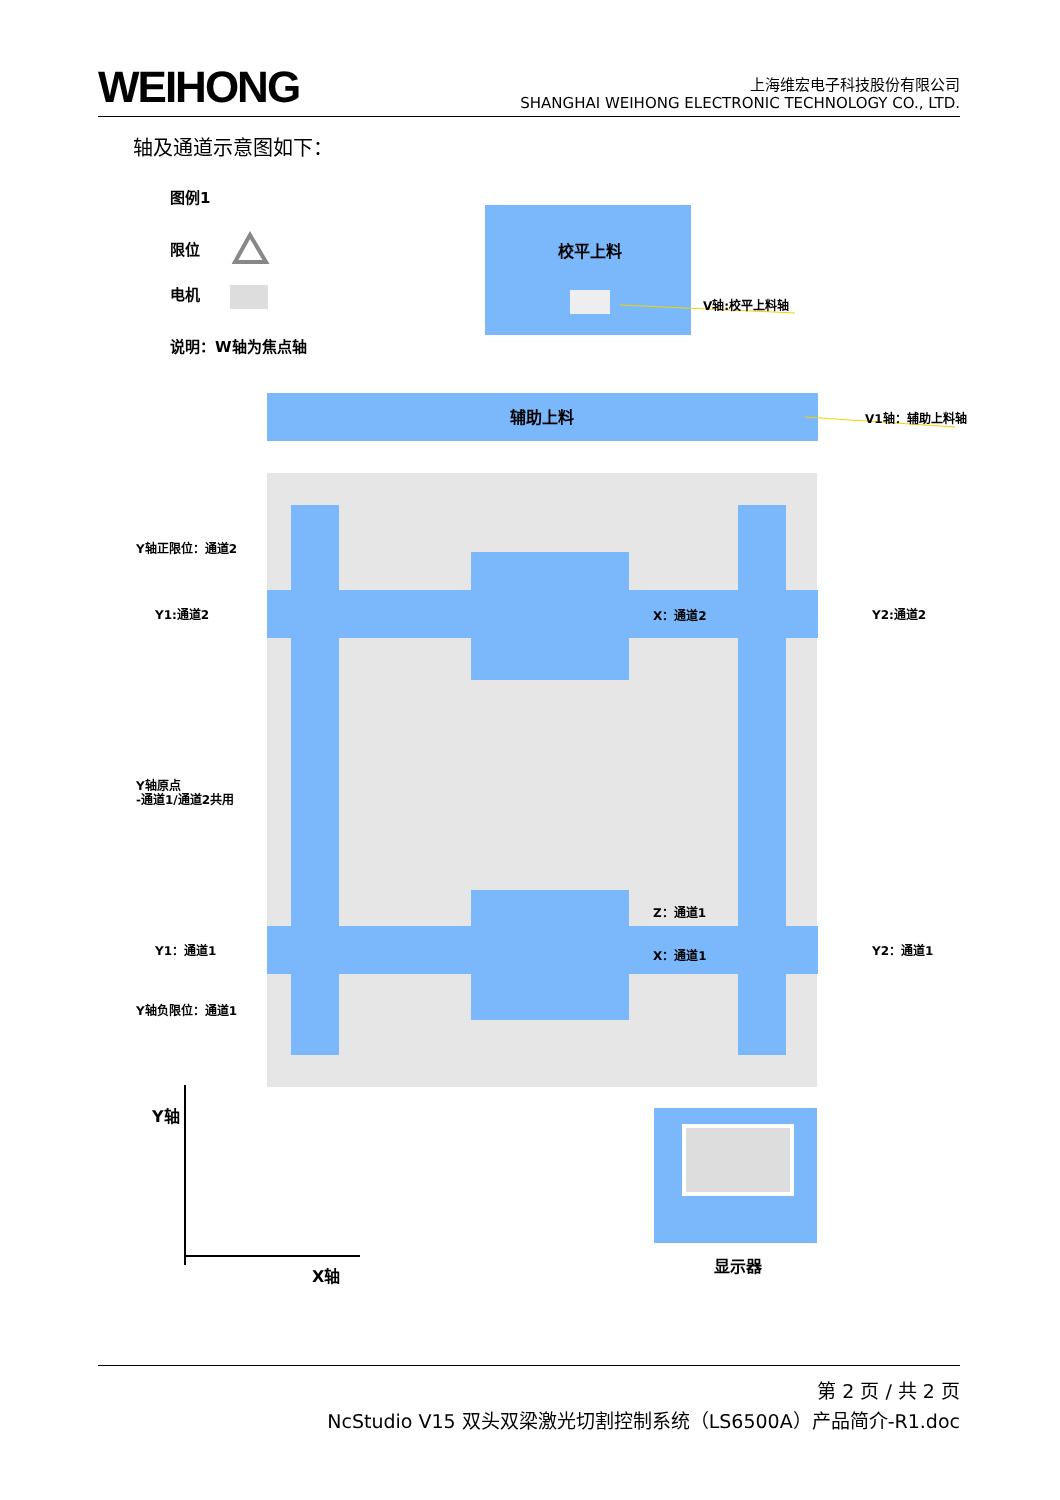WEIHONG
上海维宏电子科技股份有限公司
SHANGHAI WEIHONG ELECTRONIC TECHNOLOGY CO., LTD.
轴及通道示意图如下：
图例1
限位
电机
说明：W轴为焦点轴
校平上料
V轴:校平上料轴
辅助上料
V1轴：辅助上料轴
Y轴正限位：通道2
Y1:通道2
X：通道2
Y2:通道2
Y轴原点
-通道1/通道2共用
Z：通道1
Y1：通道1
X：通道1
Y2：通道1
Y轴负限位：通道1
Y轴
X轴
显示器
第 2 页 / 共 2 页
NcStudio V15 双头双梁激光切割控制系统（LS6500A）产品简介-R1.doc